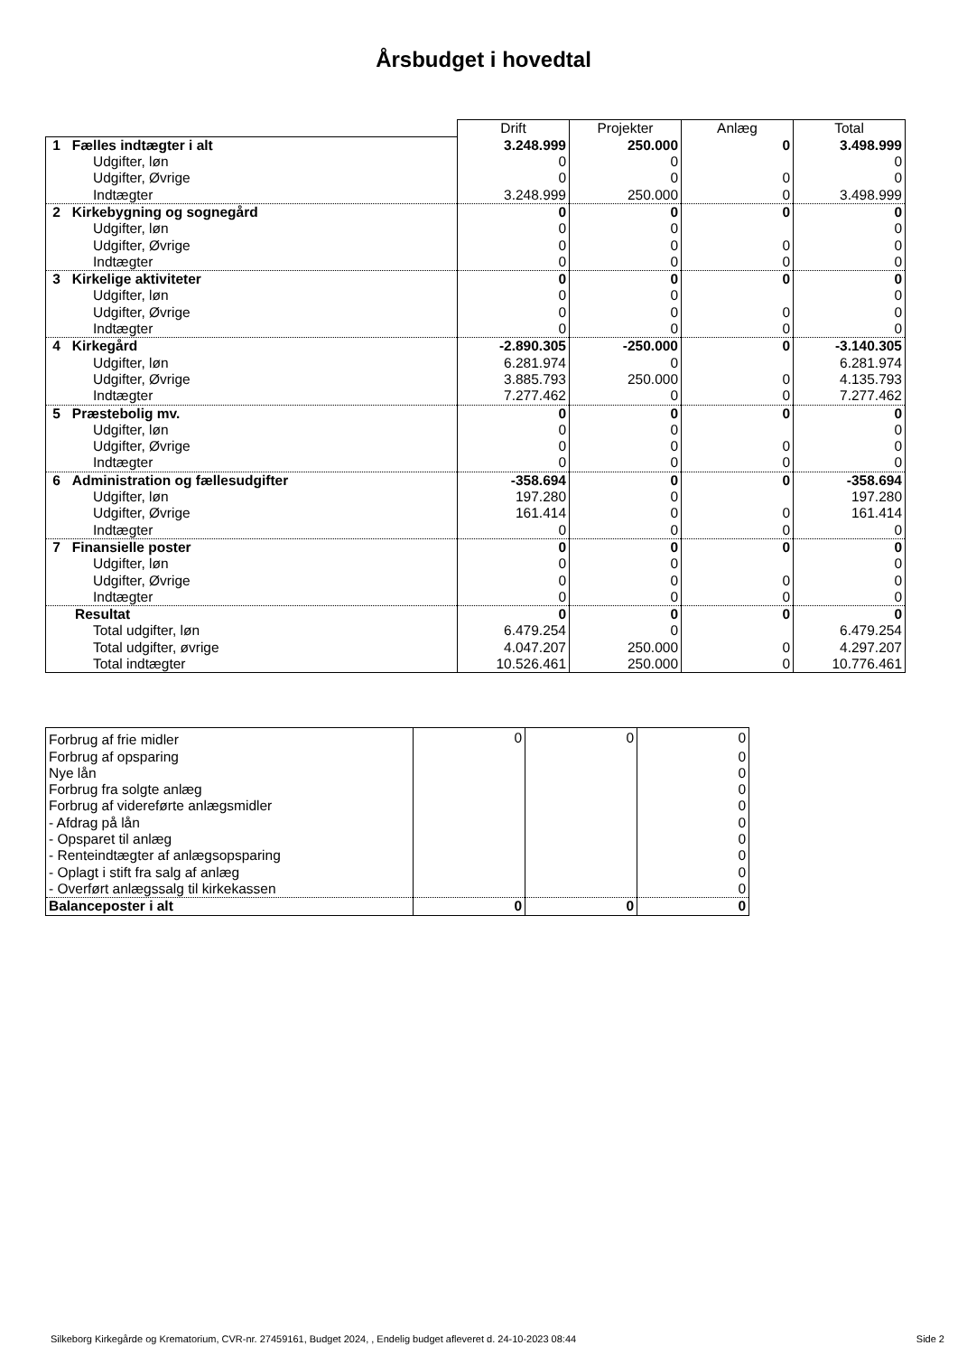Årsbudget i hovedtal
| | Drift | Projekter | Anlæg | Total |
| 1 Fælles indtægter i alt | 3.248.999 | 250.000 | 0 | 3.498.999 |
| Udgifter, løn | 0 | 0 | | 0 |
| Udgifter, Øvrige | 0 | 0 | 0 | 0 |
| Indtægter | 3.248.999 | 250.000 | 0 | 3.498.999 |
| 2 Kirkebygning og sognegård | 0 | 0 | 0 | 0 |
| Udgifter, løn | 0 | 0 | | 0 |
| Udgifter, Øvrige | 0 | 0 | 0 | 0 |
| Indtægter | 0 | 0 | 0 | 0 |
| 3 Kirkelige aktiviteter | 0 | 0 | 0 | 0 |
| Udgifter, løn | 0 | 0 | | 0 |
| Udgifter, Øvrige | 0 | 0 | 0 | 0 |
| Indtægter | 0 | 0 | 0 | 0 |
| 4 Kirkegård | -2.890.305 | -250.000 | 0 | -3.140.305 |
| Udgifter, løn | 6.281.974 | 0 | | 6.281.974 |
| Udgifter, Øvrige | 3.885.793 | 250.000 | 0 | 4.135.793 |
| Indtægter | 7.277.462 | 0 | 0 | 7.277.462 |
| 5 Præstebolig mv. | 0 | 0 | 0 | 0 |
| Udgifter, løn | 0 | 0 | | 0 |
| Udgifter, Øvrige | 0 | 0 | 0 | 0 |
| Indtægter | 0 | 0 | 0 | 0 |
| 6 Administration og fællesudgifter | -358.694 | 0 | 0 | -358.694 |
| Udgifter, løn | 197.280 | 0 | | 197.280 |
| Udgifter, Øvrige | 161.414 | 0 | 0 | 161.414 |
| Indtægter | 0 | 0 | 0 | 0 |
| 7 Finansielle poster | 0 | 0 | 0 | 0 |
| Udgifter, løn | 0 | 0 | | 0 |
| Udgifter, Øvrige | 0 | 0 | 0 | 0 |
| Indtægter | 0 | 0 | 0 | 0 |
| Resultat | 0 | 0 | 0 | 0 |
| Total udgifter, løn | 6.479.254 | 0 | | 6.479.254 |
| Total udgifter, øvrige | 4.047.207 | 250.000 | 0 | 4.297.207 |
| Total indtægter | 10.526.461 | 250.000 | 0 | 10.776.461 |
| Forbrug af frie midler | 0 | 0 | 0 |
| Forbrug af opsparing | | | 0 |
| Nye lån | | | 0 |
| Forbrug fra solgte anlæg | | | 0 |
| Forbrug af videreførte anlægsmidler | | | 0 |
| - Afdrag på lån | | | 0 |
| - Opsparet til anlæg | | | 0 |
| - Renteindtægter af anlægsopsparing | | | 0 |
| - Oplagt i stift fra salg af anlæg | | | 0 |
| - Overført anlægssalg til kirkekassen | | | 0 |
| Balanceposter i alt | 0 | 0 | 0 |
Silkeborg Kirkegårde og Krematorium, CVR-nr. 27459161, Budget 2024, , Endelig budget afleveret d. 24-10-2023 08:44 Side 2